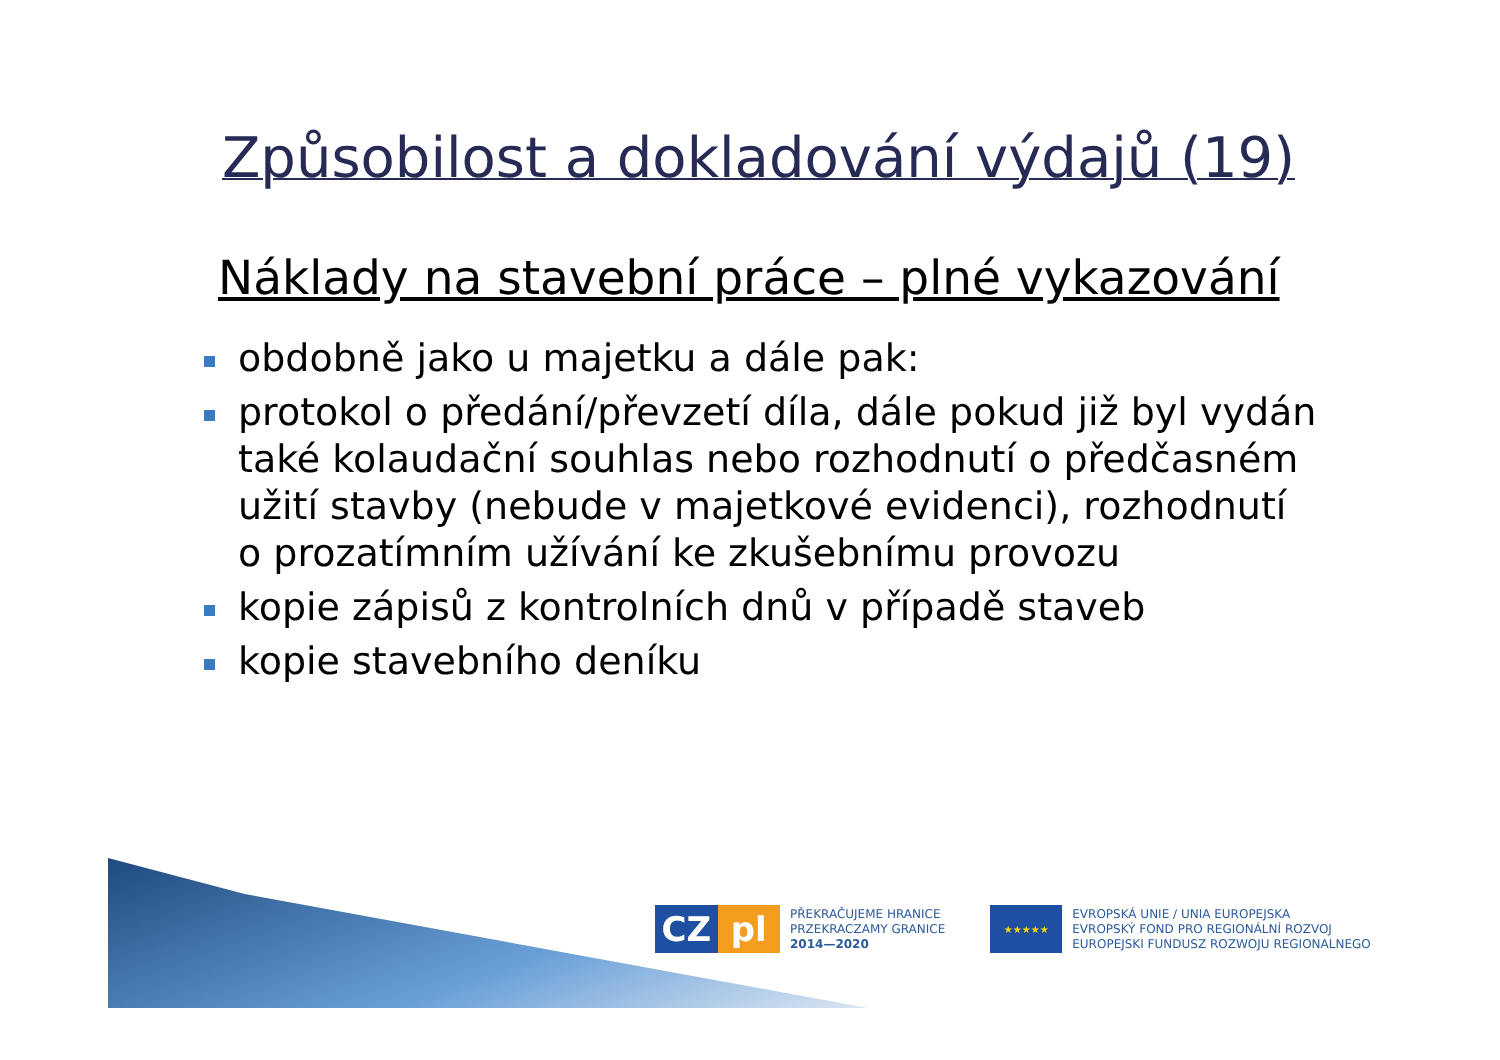Způsobilost a dokladování výdajů (19)
Náklady na stavební práce – plné vykazování
obdobně jako u majetku a dále pak:
protokol o předání/převzetí díla, dále pokud již byl vydán také kolaudační souhlas nebo rozhodnutí o předčasném užití stavby (nebude v majetkové evidenci), rozhodnutí o prozatímním užívání ke zkušebnímu provozu
kopie zápisů z kontrolních dnů v případě staveb
kopie stavebního deníku
CZ pl
PŘEKRAČUJEME HRANICE
PRZEKRACZAMY GRANICE
2014—2020
★★★★★
EVROPSKÁ UNIE / UNIA EUROPEJSKA
EVROPSKÝ FOND PRO REGIONÁLNÍ ROZVOJ
EUROPEJSKI FUNDUSZ ROZWOJU REGIONALNEGO